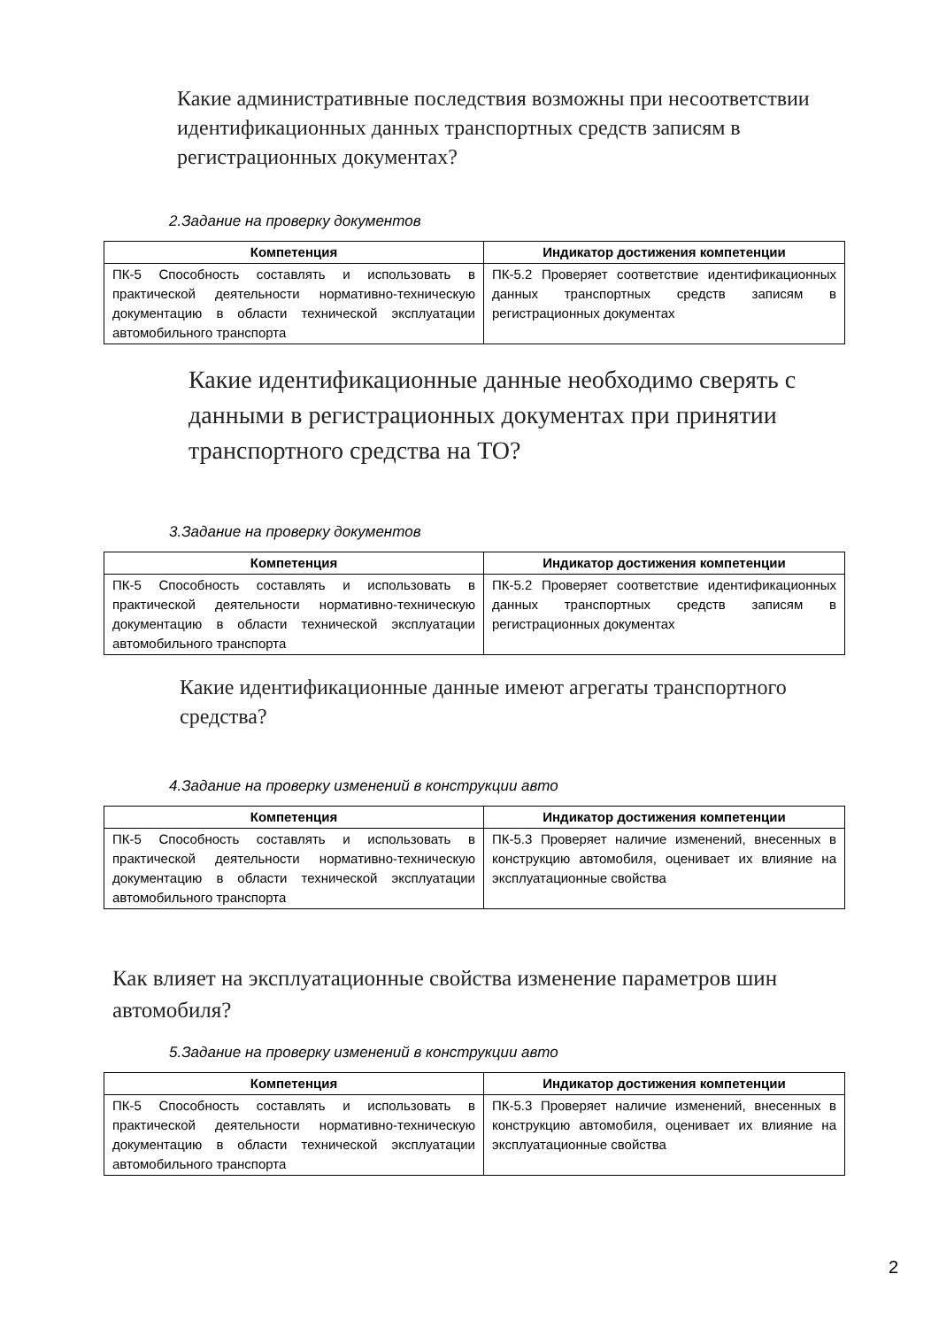Какие административные последствия возможны при несоответствии идентификационных данных транспортных средств записям в регистрационных документах?
2.Задание на проверку документов
| Компетенция | Индикатор достижения компетенции |
| --- | --- |
| ПК-5 Способность составлять и использовать в практической деятельности нормативно-техническую документацию в области технической эксплуатации автомобильного транспорта | ПК-5.2 Проверяет соответствие идентификационных данных транспортных средств записям в регистрационных документах |
Какие идентификационные данные необходимо сверять с данными в регистрационных документах при принятии транспортного средства на ТО?
3.Задание на проверку документов
| Компетенция | Индикатор достижения компетенции |
| --- | --- |
| ПК-5 Способность составлять и использовать в практической деятельности нормативно-техническую документацию в области технической эксплуатации автомобильного транспорта | ПК-5.2 Проверяет соответствие идентификационных данных транспортных средств записям в регистрационных документах |
Какие идентификационные данные имеют агрегаты транспортного средства?
4.Задание на проверку изменений в конструкции авто
| Компетенция | Индикатор достижения компетенции |
| --- | --- |
| ПК-5 Способность составлять и использовать в практической деятельности нормативно-техническую документацию в области технической эксплуатации автомобильного транспорта | ПК-5.3 Проверяет наличие изменений, внесенных в конструкцию автомобиля, оценивает их влияние на эксплуатационные свойства |
Как влияет на эксплуатационные свойства изменение параметров шин автомобиля?
5.Задание на проверку изменений в конструкции авто
| Компетенция | Индикатор достижения компетенции |
| --- | --- |
| ПК-5 Способность составлять и использовать в практической деятельности нормативно-техническую документацию в области технической эксплуатации автомобильного транспорта | ПК-5.3 Проверяет наличие изменений, внесенных в конструкцию автомобиля, оценивает их влияние на эксплуатационные свойства |
2